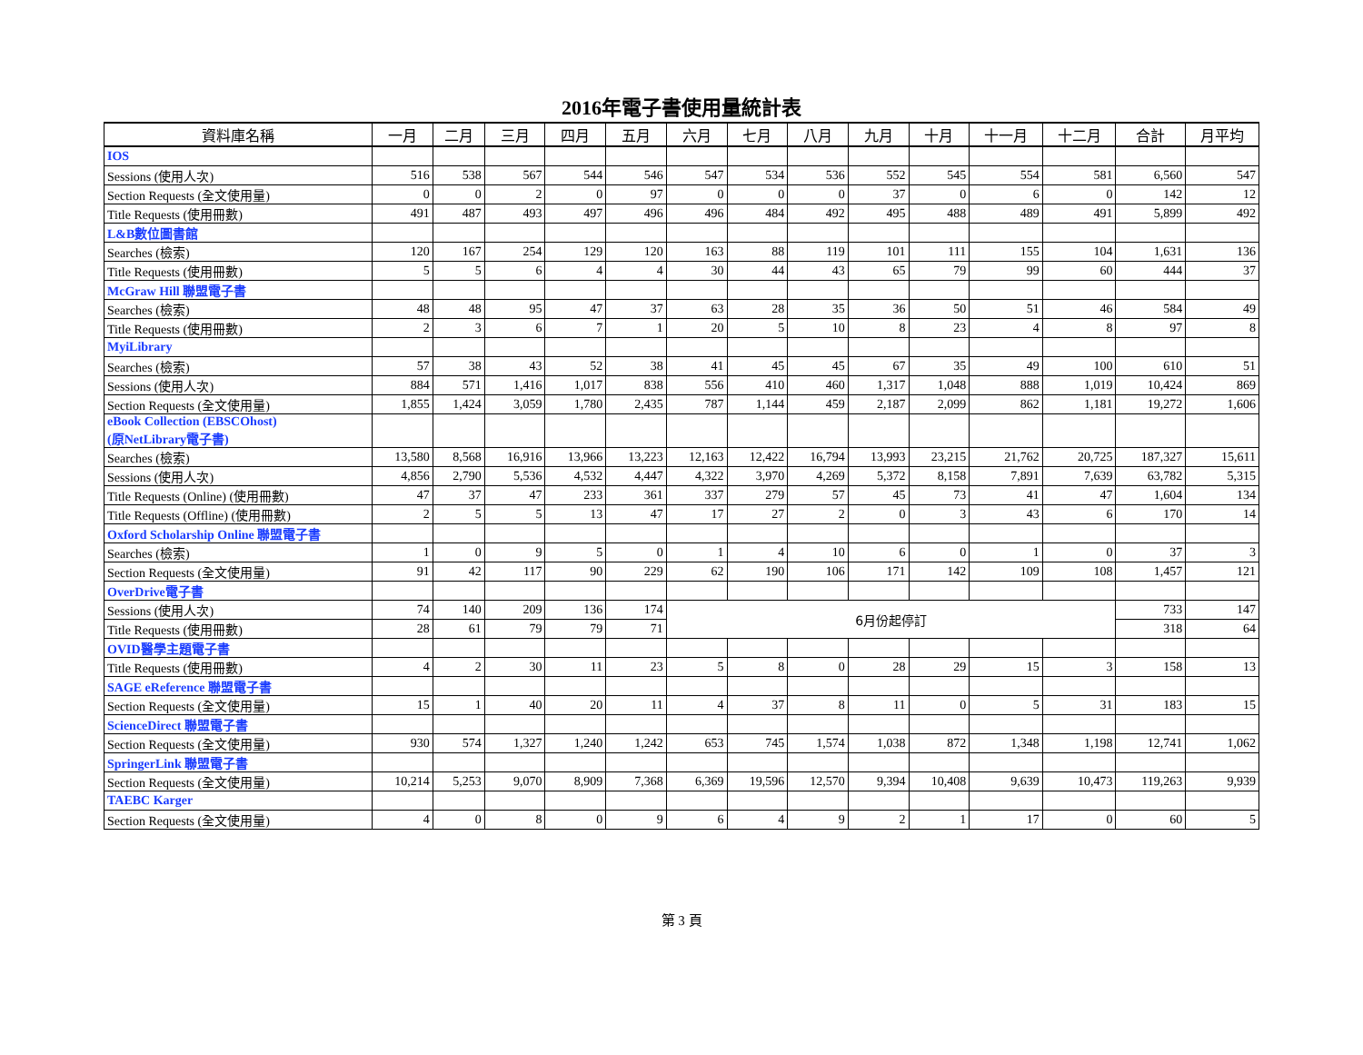2016年電子書使用量統計表
| 資料庫名稱 | 一月 | 二月 | 三月 | 四月 | 五月 | 六月 | 七月 | 八月 | 九月 | 十月 | 十一月 | 十二月 | 合計 | 月平均 |
| --- | --- | --- | --- | --- | --- | --- | --- | --- | --- | --- | --- | --- | --- | --- |
| IOS | | | | | | | | | | | | | | |
| Sessions (使用人次) | 516 | 538 | 567 | 544 | 546 | 547 | 534 | 536 | 552 | 545 | 554 | 581 | 6,560 | 547 |
| Section Requests (全文使用量) | 0 | 0 | 2 | 0 | 97 | 0 | 0 | 0 | 37 | 0 | 6 | 0 | 142 | 12 |
| Title Requests (使用冊數) | 491 | 487 | 493 | 497 | 496 | 496 | 484 | 492 | 495 | 488 | 489 | 491 | 5,899 | 492 |
| L&B數位圖書館 | | | | | | | | | | | | | | |
| Searches (檢索) | 120 | 167 | 254 | 129 | 120 | 163 | 88 | 119 | 101 | 111 | 155 | 104 | 1,631 | 136 |
| Title Requests (使用冊數) | 5 | 5 | 6 | 4 | 4 | 30 | 44 | 43 | 65 | 79 | 99 | 60 | 444 | 37 |
| McGraw Hill 聯盟電子書 | | | | | | | | | | | | | | |
| Searches (檢索) | 48 | 48 | 95 | 47 | 37 | 63 | 28 | 35 | 36 | 50 | 51 | 46 | 584 | 49 |
| Title Requests (使用冊數) | 2 | 3 | 6 | 7 | 1 | 20 | 5 | 10 | 8 | 23 | 4 | 8 | 97 | 8 |
| MyiLibrary | | | | | | | | | | | | | | |
| Searches (檢索) | 57 | 38 | 43 | 52 | 38 | 41 | 45 | 45 | 67 | 35 | 49 | 100 | 610 | 51 |
| Sessions (使用人次) | 884 | 571 | 1,416 | 1,017 | 838 | 556 | 410 | 460 | 1,317 | 1,048 | 888 | 1,019 | 10,424 | 869 |
| Section Requests (全文使用量) | 1,855 | 1,424 | 3,059 | 1,780 | 2,435 | 787 | 1,144 | 459 | 2,187 | 2,099 | 862 | 1,181 | 19,272 | 1,606 |
| eBook Collection (EBSCOhost) (原NetLibrary電子書) | | | | | | | | | | | | | | |
| Searches (檢索) | 13,580 | 8,568 | 16,916 | 13,966 | 13,223 | 12,163 | 12,422 | 16,794 | 13,993 | 23,215 | 21,762 | 20,725 | 187,327 | 15,611 |
| Sessions (使用人次) | 4,856 | 2,790 | 5,536 | 4,532 | 4,447 | 4,322 | 3,970 | 4,269 | 5,372 | 8,158 | 7,891 | 7,639 | 63,782 | 5,315 |
| Title Requests (Online) (使用冊數) | 47 | 37 | 47 | 233 | 361 | 337 | 279 | 57 | 45 | 73 | 41 | 47 | 1,604 | 134 |
| Title Requests (Offline) (使用冊數) | 2 | 5 | 5 | 13 | 47 | 17 | 27 | 2 | 0 | 3 | 43 | 6 | 170 | 14 |
| Oxford Scholarship Online 聯盟電子書 | | | | | | | | | | | | | | |
| Searches (檢索) | 1 | 0 | 9 | 5 | 0 | 1 | 4 | 10 | 6 | 0 | 1 | 0 | 37 | 3 |
| Section Requests (全文使用量) | 91 | 42 | 117 | 90 | 229 | 62 | 190 | 106 | 171 | 142 | 109 | 108 | 1,457 | 121 |
| OverDrive電子書 | | | | | | | | | | | | | | |
| Sessions (使用人次) | 74 | 140 | 209 | 136 | 174 | 6月份起停訂 | | | | | | | 733 | 147 |
| Title Requests (使用冊數) | 28 | 61 | 79 | 79 | 71 | | | | | | | | 318 | 64 |
| OVID醫學主題電子書 | | | | | | | | | | | | | | |
| Title Requests (使用冊數) | 4 | 2 | 30 | 11 | 23 | 5 | 8 | 0 | 28 | 29 | 15 | 3 | 158 | 13 |
| SAGE eReference 聯盟電子書 | | | | | | | | | | | | | | |
| Section Requests (全文使用量) | 15 | 1 | 40 | 20 | 11 | 4 | 37 | 8 | 11 | 0 | 5 | 31 | 183 | 15 |
| ScienceDirect 聯盟電子書 | | | | | | | | | | | | | | |
| Section Requests (全文使用量) | 930 | 574 | 1,327 | 1,240 | 1,242 | 653 | 745 | 1,574 | 1,038 | 872 | 1,348 | 1,198 | 12,741 | 1,062 |
| SpringerLink 聯盟電子書 | | | | | | | | | | | | | | |
| Section Requests (全文使用量) | 10,214 | 5,253 | 9,070 | 8,909 | 7,368 | 6,369 | 19,596 | 12,570 | 9,394 | 10,408 | 9,639 | 10,473 | 119,263 | 9,939 |
| TAEBC Karger | | | | | | | | | | | | | | |
| Section Requests (全文使用量) | 4 | 0 | 8 | 0 | 9 | 6 | 4 | 9 | 2 | 1 | 17 | 0 | 60 | 5 |
第 3 頁